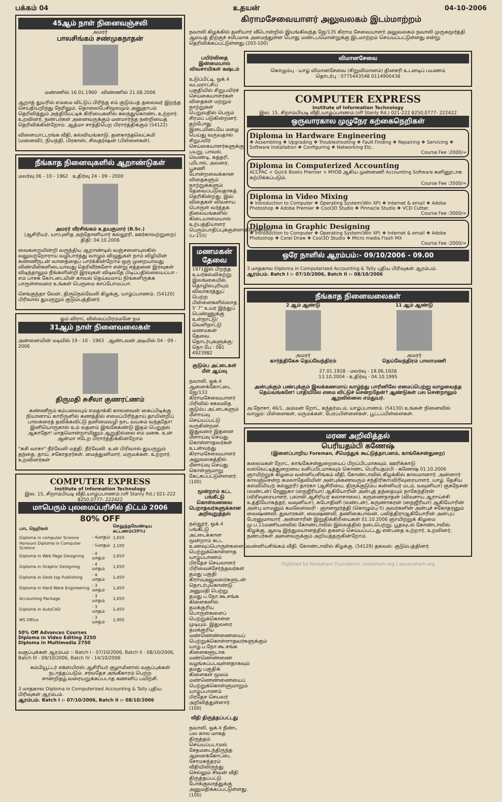பக்கம் 04 உதயன் 04-10-2006
45ஆம் நாள் நினைவஞ்சலி
அமரர்
பாலசிங்கம் சண்முகநாதன்
மண்ணில் 16.01.1960 விண்ணில் 21.08.2006
ஆறாத் துயரில் எம்மை விட்டுப் பிரிந்த எம் குடும்பத் தலைவர் இறந்த செய்தியறிந்து நேரிலும், தொலைபேசிமூலமும் அனுதாபம் தெரிவித்தும் அந்தியேட்டிக் கிரியைகளில் கலந்துகொண்ட உற்றார், உறவினர், நண்பர்கள் அனைவருக்கும் மனமார்ந்த நன்றியைத் தெரிவிக்கின்றோம். ஆத்மா சாந்திபெற பிரார்த்திக்கும் (54122)
விளையாட்டரங்க வீதி, கல்வியங்காடு. தனகாந்தலெட்சுமி (மனைவி), நியந்தி, பிரகாஸ், சிவதர்ஷன் (பிள்ளைகள்).
நீங்காத நினைவுகளில் ஆறாண்டுகள்
மலர்வு 06 - 10 - 1962 உதிர்வு 24 - 09 - 2000
அமரர் வீரசிங்கம் உதயகுமார் (B.Sc.)
(ஆசிரியர், யா/புனித அந்தோனியார் கல்லூரி, ஊர்காவற்றுறை) திதி: 04.10.2006
வைகறையின்றி வருந்திய ஆறாண்டில் வஞ்சனையுலகில் வலுவற்றோராய் வழிபார்த்து வாழும் விழுதுகள் நாம் விழியின் கண்ணீருடன் வானத்தைப் பார்க்கின்றோம் ஒரு முறையாவது விண்மீன்களிடையாவது தெரிவீர்களோ என்று எத்தனை இரவுகள் விடிந்தாலும் நீங்களின்றி இரவுகள் விடிவதே பிடிப்பதில்லையப்பா - எம் பாசக் கோட்டையின் காவல் தெய்வமாய் நிங்களிருக்க பாருள்ளவரை உங்கள் பெருமை காப்போமப்பா.
செங்குந்தா லேன், திருநெல்வேலி கிழக்கு, யாழ்ப்பாணம். (54120) பிரிவால் துயருறும் குடும்பத்தினர்.
ஓம் விராட் விஸ்வப்பிரம்மனே நம
31ஆம் நாள் நினைவலைகள்
அன்னையின் மடியில் 19 - 10 - 1963 ஆண்டவன் அடியில் 04 - 09 - 2006
திருமதி சுசீலா குணரட்ணம்
கண்ணீரும் கம்பலையும் எமதாக்கி காலனவன் கைப்பிடிக்கு நியானாய் காரிருளில் கணத்தில் எமைப்பிரிந்தாய் தாயின்றிப் பாலகரைத் தவிக்கவிட்டு தனிமைவழி நாட வயசும் வந்ததோ! இனியொருகால் உம் வதனம் இங்கேகண்டு இதம் பெறுதல் ஆகாதோ! மாதமொன்றாயினும் ஆறுதில்லை எம் மனசு. உன் ஆன்மா ஈடேற பிரார்த்திக்கின்றோம்
"சுசி வாசா" நீர்வேலி மத்தி, நீர்வேலி. உன் பிரிவால் துயருறும் தந்தை, தாய், சகோதரர்கள், மைத்துனிமார், மருமக்கள், உற்றார், உறவினர்கள்
COMPUTER EXPRESS
Institute of Information Technology
இல. 15, சிறாம்பியடி வீதி,யாழ்ப்பாணம்.(off Stanly Rd.) 021-222 8250,0777- 222422
மாபெரும் புலமைப்பரிசில் திட்டம் 2006
80% OFF
| பாட நெறிகள் | | செலுத்தவேண்டிய கட்டணம்(20%) |
| --- | --- | --- |
| Diploma in computer Science | - 4மாதம் | 1,650 |
| Honours Diploma in Computer Science | - 5மாதம் | 2,100 |
| Diploma in Web Page Designing | - 4 மாதம் | 1,650 |
| Diploma in Graphic Designing | - 4 மாதம் | 1,650 |
| Diploma in Desk top Publishing | - 4 மாதம் | 1,450 |
| Diploma in Hard Ware Engineering | - 3 மாதம் | 1,450 |
| Accounting Package | - 3 மாதம் | 1,650 |
| Diploma in AutoCAD | - 3 மாதம் | 1,450 |
| MS Office | - 3 மாதம் | 1,000 |
50% Off Advances Courses
Diploma in Video Editing 3250
Diploma in Multimedia 2750
வகுப்புக்கள் ஆரம்பம் :- Batch I - 07/10/2006, Batch II - 08/10/2006, Batch III - 09/10/2006, Batch IV - 14/10/2006
கம்பியூட்டர் எக்ஸ்பிரஸ் ஆசிரியர் குழாமினால் வகுப்புக்கள் நடாத்தப்படும். சர்வதேச அங்கீகாரம் பெற்ற சான்றிதழ்,வரையறுக்கப்படாத கணனிப் பயிற்சி.
3 மாதகால Diploma in Computerized Accounting & Tally புதிய பிரிவுகள் ஆரம்பம்.
ஆரம்பம். Batch I :- 07/10/2006, Batch II :- 08/10/2006
கிராமசேவையாளர் அலுவலகம் இடம்மாற்றம்
நவாலி கிழக்கில் தனியார் வீடொன்றில் இயங்கிவந்த ஜே/135 கிராம சேவையாளர் அலுவலகம் நவாலி முருகமூர்த்தி ஆலயத் திற்குச் சமீபமாக அமைந்துள்ள பொது மண்டபமொன்றுக்கு இடமாற்றம் செய்யப்பட்டுள்ளது என்று தெரிவிக்கப்பட்டுள்ளது.(203-100)
பயிர்விதை இன்மையால் விவசாயிகள் கஷ்டம்
உடுப்பிட்டி, ஒக்.4 வடமராட்சிப் பகுதியில் சிறுபயிர்ச் செய்கையாளர்கள் விதைகள் மற்றும் நாற்றுகள் பெறுவதில் பெரும் சிரமப் படுகின்றனர். தற்போது இடையிடையே மழை பெய்து வருவதால் சிறுபயிர் செய்கையாளர்களுக்கு பயறு, பாவல், வெண்டி, கத்தரி, புடோல், அவரை, பூசணி போன்றவைக்கான விதைகளும் நாற்றுக்களும் தேவைப்படுவதாகத் தெரிகின்றது. இவ் விதைகள் விவசாய பொருள் வர்த்தக நிலையங்களில் கிடையாமையால் உற்பத்தியாளர் பெரும்பாதிப்புக்குள்ளாகியுள்ளனர். (ப-155)
மணமகன் தேவை
1971இல் பிறந்த உயர்கல்விகற்று இலங்கையில் தொழில்புரியும் விவாகரத்துப் பெற்ற பிள்ளைகளில்லாத 5' 7" உயர இந்துப் பெண்ணுக்கு உள்நாட்டு/வெளிநாட்டு மணமகன் தேவை. தொடர்புகளுக்கு: தொ.பே : 081 4923982
குடும்ப அட்டைகள் மீள் ஆய்வு
நவாலி, ஒக்.4 ஆனைக்கோட்டை ஜே/133 கிராமசேவையாளர் பிரிவில் சகலவித குடும்ப அட்டைகளும் மீளாய்வு செய்யப்பட்டு வருகின்றன. இதுவரை இதனை மீளாய்வு செய்து கொள்ளாதவர்கள் உடன்வந்து கிராமசேவையாளர் அலுவலகத்தில் மீளாய்வு செய்து கொள்ளுமாறு கேட்கப்பட்டுள்ளனர். (100)
மூன்றாம் கட்ட பங்கீட்டு கொள்வனவை பெறாதவர்களுக்கான அறிவுறுத்தல்
நல்லூர், ஒக்.4 பங்கீட்டு அட்டைக்கான மூன்றாம் கட்ட உணவுப்பொருள்களைப் பெற்றுக்கொள்ளாத யாழ்ப்பாணம் பிரதேச செயலாளர் பிரிவைச்சேர்ந்தவர்கள் தமது பகுதி கிராமஅலுவலர்களுடன் தொடர்புகொண்டு அனுமதி பெற்று தமது ப.நோ.கூ.சங்க கிளைகளில் தமக்குரிய பொருள்களைப் பெற்றுக்கொள்ள முடியும். இதுவரை தமக்குரிய மண்ணெண்ணையைப் பெற்றுக்கொள்ளாதவர்களுக்கும் யாழ்.ப.நோ.கூ.சங்க கிளைகளூடாக மண்ணெண்ணை வழங்கப்படவுள்ளதாகவும் தமது பகுதிக் கிளைகள் மூலம் மண்ணெண்ணையைப் பெற்றுக்கொள்ளுமாறும் யாழ்ப்பாணம் பிரதேச செயலர் அறிவித்துள்ளார். (100)
வீதி திருத்தப்பட்டது
நவாலி, ஒக்.4 நீண்ட பல கால மாகத் திருத்தம் செய்யப்படாமல் சேதமடைந்திருந்த ஆனைக்கோட்டை சோமசுந்தரம் வீதியிலிருந்து செல்லும் சிவன் வீதி திருத்தப்பட்டு போக்குவரத்துக்கு அனுமதிக்கப்பட்டுள்ளது. (100)
விமானசேவை
கொழும்பு - யாழ் விமானசேவை (சிறுவிமானம்) தினசரி உடனடிப் பயணம்
தொடர்பு : 0775443548 0114900438
COMPUTER EXPRESS
Institute of Information Technology
இல. 15, சிறாம்பியடி வீதி,யாழ்ப்பாணம்.(off Stanly Rd.) 021-222 8250,0777- 222422
ஒருவாரகால முழுநேர கற்கைநெறிகள்
Diploma in Hardware Engineering
❖ Assembling ❖ Upgrading ❖ Troubleshooting ❖ Fault Finding ❖ Repairing ❖ Servicing ❖ Software Installation ❖ Configuring ❖ Networking Etc..
Course Fee :2000/=
Diploma in Computerized Accounting
ACCPAC + Quick Books Premier + MYOB ஆகிய முன்னணி Accounting Software களினூடாக கற்பிக்கப்படும்.
Course Fee :3500/=
Diploma in Video Mixing
❖ Introduction to Computer ❖ Operating System(Win XP) ❖ Internet & email ❖ Adobe Photoshop ❖ Adobe Premier ❖ Cool3D Studio ❖ Pinnacle Studio ❖ VCD Cutter.
Course Fee :3000/=
Diploma in Graphic Designing
❖ Introduction to Computer ❖ Operating System(Win XP) ❖ Internet & email ❖ Adobe Photoshop ❖ Corel Draw ❖ Cool3D Studio ❖ Micro media Flash MX
Course Fee :2000/=
ஒரே நாளில் ஆரம்பம்:- 09/10/2006 - 09.00
3 மாதகால Diploma in Computerized Accounting & Tally புதிய பிரிவுகள் ஆரம்பம்.
ஆரம்பம். Batch I :- 07/10/2006, Batch II :- 08/10/2006
நீங்காத நினைவலைகள்
2 ஆம் ஆண்டு
அமரர்
கார்த்திகேசு தெய்வேந்திரம்
11 ஆம் ஆண்டு
அமரர்
தெய்வேந்திரம் பாலாமணி
27.01.1928 - மலர்வு - 19.06.1928
13.10.2004 - உதிர்வு - 04.10.1995
அன்புக்கும் பண்புக்கும் இலக்கணமாய் வாழ்ந்து பாரினிலே எமைப்பெற்று வாழவைத்த தெய்வங்களே! பாதியிலே எமை விட்டுச் சென்றதேன்? ஆண்டுகள் பல சென்றாலும் ஆறவில்லை எம்துயர்.
அ.நோசா, 46/1, அம்மன் றோட், கந்தர்மடம், யாழ்ப்பாணம். (54130) உங்கள் நினைவில் வாழும்: பிள்ளைகள், மருமக்கள், பேரப்பிள்ளைகள், பூட்டப்பிள்ளைகள்.
மரண அறிவித்தல்
பெரியதம்பி கணேஷ்
(இளைப்பாறிய Foreman, சீமெந்துக் கூட்டுத்தாபனம், காங்கேசன்துறை)
கலைமகள் றோட், காங்கேசன்துறையைப் பிறப்பிடமாகவும், ஊரிக்காடு வல்வெட்டித்துறையை வசிப்பிடமாகவும் கொண்ட பெரியதம்பி - கணேஷ் 01.10.2006 ஞாயிற்றுக் கிழமை வன்னியசிங்கம் வீதி, கோண்டாவில் கிழக்கில் காலமானார். அன்னார் காலஞ்சென்ற கமலாதேவியின் அன்புக்கணவரும் சந்திரிகா(விரிவுரையாளர், யாழ். தேசிய கல்வியியற் கல்லூரி) தாரகா (ஆசிரியை, திருக்குடும்ப கன்னியர் மடம், வவுனியா) குகநேசன் (லண்டன்) ரேணுகா (நைஜீரியா) ஆகியோரின் அன்புத் தந்தையும் நாகேந்திரன் (விரிவுரையாளர், பலாலி ஆசிரியர் கலாசாலை), கருணைநாதன் (விவசாய ஆராய்ச்சி உத்தியோகத்தர், வவுனியா), சுபோதினி (லண்டன்), கருணாகரன் (நைஜீரியா) ஆகியோரின் அன்பு மாமனும் கமலேஸ்வரி - ஞானமூர்த்தி (கொழும்பு-5) அவர்களின் அன்புச் சகோதரனும் வைஷ்ணவி, துவாரகன், வைஷ்ணவி, தணிகைபாலன், பவித்திராஆகியோரின் அன்புப் பேரனுமாவார். அன்னாரின் இறுதிக்கிரியைகள் 01.10.2006 ஞாயிற்றுக் கிழமை மு.ப.11மணியளவில் கோண்டாவில் இல்லத்தில் நடைபெற்று, பூதவுடல் கோண்டாவில் கிழக்கு, ஆலடி இந்துமயானத்தில் தகனம் செய்யப்பட்டது என்பதை உற்றார், உறவினர், நண்பர்கள் அனைவருக்கும் அறியத்தருகின்றோம்.
வன்னியசிங்கம் வீதி, கோண்டாவில் கிழக்கு. (54129) தகவல்: குடும்பத்தினர்.
Digitized by Noolaham Foundation. noolaham.org | aavanaham.org